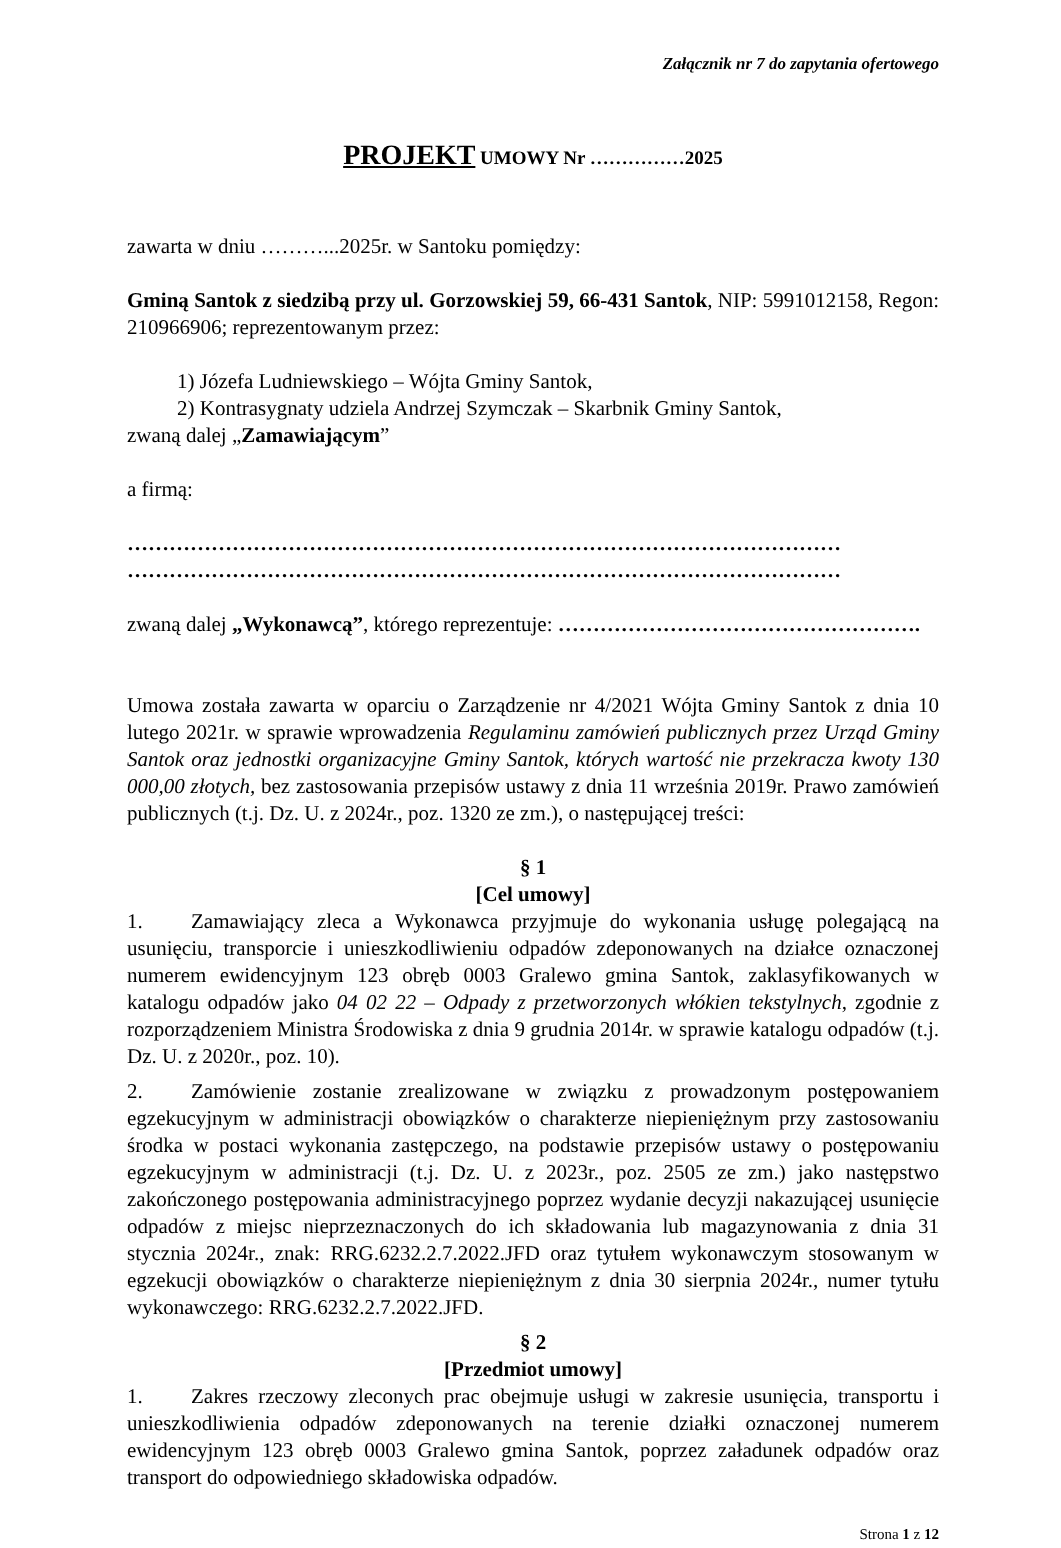Załącznik nr 7 do zapytania ofertowego
PROJEKT UMOWY Nr ……………2025
zawarta w dniu ………...2025r. w Santoku pomiędzy:
Gminą Santok z siedzibą przy ul. Gorzowskiej 59, 66-431 Santok, NIP: 5991012158, Regon: 210966906; reprezentowanym przez:
1) Józefa Ludniewskiego – Wójta Gminy Santok,
2) Kontrasygnaty udziela Andrzej Szymczak – Skarbnik Gminy Santok,
zwaną dalej „Zamawiającym”
a firmą:
…………………………………………………………………………………………
…………………………………………………………………………………………
zwaną dalej „Wykonawcą”, którego reprezentuje: …………………………………………….
Umowa została zawarta w oparciu o Zarządzenie nr 4/2021 Wójta Gminy Santok z dnia 10 lutego 2021r. w sprawie wprowadzenia Regulaminu zamówień publicznych przez Urząd Gminy Santok oraz jednostki organizacyjne Gminy Santok, których wartość nie przekracza kwoty 130 000,00 złotych, bez zastosowania przepisów ustawy z dnia 11 września 2019r. Prawo zamówień publicznych (t.j. Dz. U. z 2024r., poz. 1320 ze zm.), o następującej treści:
§ 1
[Cel umowy]
1. Zamawiający zleca a Wykonawca przyjmuje do wykonania usługę polegającą na usunięciu, transporcie i unieszkodliwieniu odpadów zdeponowanych na działce oznaczonej numerem ewidencyjnym 123 obręb 0003 Gralewo gmina Santok, zaklasyfikowanych w katalogu odpadów jako 04 02 22 – Odpady z przetworzonych włókien tekstylnych, zgodnie z rozporządzeniem Ministra Środowiska z dnia 9 grudnia 2014r. w sprawie katalogu odpadów (t.j. Dz. U. z 2020r., poz. 10).
2. Zamówienie zostanie zrealizowane w związku z prowadzonym postępowaniem egzekucyjnym w administracji obowiązków o charakterze niepieniężnym przy zastosowaniu środka w postaci wykonania zastępczego, na podstawie przepisów ustawy o postępowaniu egzekucyjnym w administracji (t.j. Dz. U. z 2023r., poz. 2505 ze zm.) jako następstwo zakończonego postępowania administracyjnego poprzez wydanie decyzji nakazującej usunięcie odpadów z miejsc nieprzeznaczonych do ich składowania lub magazynowania z dnia 31 stycznia 2024r., znak: RRG.6232.2.7.2022.JFD oraz tytułem wykonawczym stosowanym w egzekucji obowiązków o charakterze niepieniężnym z dnia 30 sierpnia 2024r., numer tytułu wykonawczego: RRG.6232.2.7.2022.JFD.
§ 2
[Przedmiot umowy]
1. Zakres rzeczowy zleconych prac obejmuje usługi w zakresie usunięcia, transportu i unieszkodliwienia odpadów zdeponowanych na terenie działki oznaczonej numerem ewidencyjnym 123 obręb 0003 Gralewo gmina Santok, poprzez załadunek odpadów oraz transport do odpowiedniego składowiska odpadów.
Strona 1 z 12